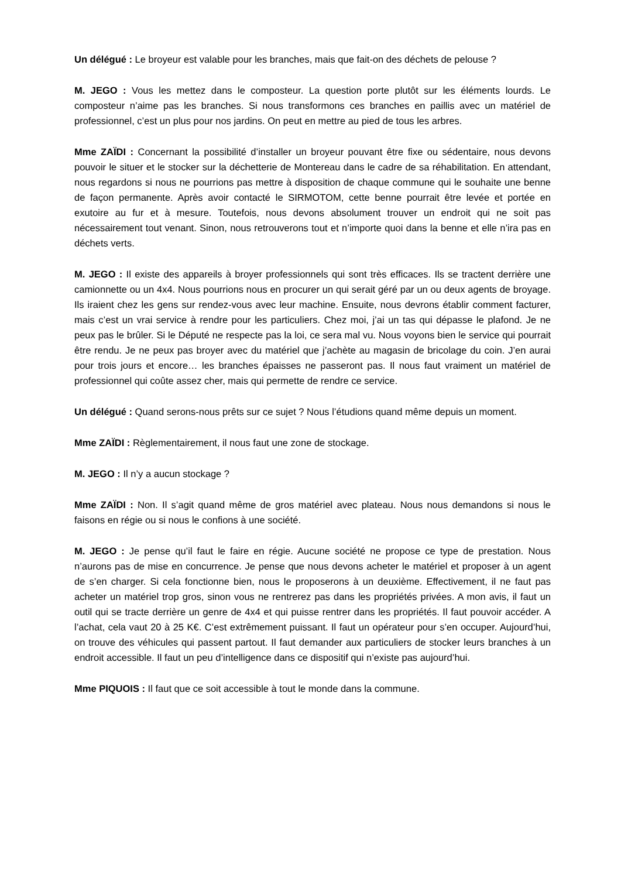Un délégué : Le broyeur est valable pour les branches, mais que fait-on des déchets de pelouse ?
M. JEGO : Vous les mettez dans le composteur. La question porte plutôt sur les éléments lourds. Le composteur n’aime pas les branches. Si nous transformons ces branches en paillis avec un matériel de professionnel, c’est un plus pour nos jardins. On peut en mettre au pied de tous les arbres.
Mme ZAÏDI : Concernant la possibilité d’installer un broyeur pouvant être fixe ou sédentaire, nous devons pouvoir le situer et le stocker sur la déchetterie de Montereau dans le cadre de sa réhabilitation. En attendant, nous regardons si nous ne pourrions pas mettre à disposition de chaque commune qui le souhaite une benne de façon permanente. Après avoir contacté le SIRMOTOM, cette benne pourrait être levée et portée en exutoire au fur et à mesure. Toutefois, nous devons absolument trouver un endroit qui ne soit pas nécessairement tout venant. Sinon, nous retrouverons tout et n’importe quoi dans la benne et elle n’ira pas en déchets verts.
M. JEGO : Il existe des appareils à broyer professionnels qui sont très efficaces. Ils se tractent derrière une camionnette ou un 4x4. Nous pourrions nous en procurer un qui serait géré par un ou deux agents de broyage. Ils iraient chez les gens sur rendez-vous avec leur machine. Ensuite, nous devrons établir comment facturer, mais c’est un vrai service à rendre pour les particuliers. Chez moi, j’ai un tas qui dépasse le plafond. Je ne peux pas le brûler. Si le Député ne respecte pas la loi, ce sera mal vu. Nous voyons bien le service qui pourrait être rendu. Je ne peux pas broyer avec du matériel que j’achète au magasin de bricolage du coin. J’en aurai pour trois jours et encore… les branches épaisses ne passeront pas. Il nous faut vraiment un matériel de professionnel qui coûte assez cher, mais qui permette de rendre ce service.
Un délégué : Quand serons-nous prêts sur ce sujet ? Nous l’étudions quand même depuis un moment.
Mme ZAÏDI : Règlementairement, il nous faut une zone de stockage.
M. JEGO : Il n’y a aucun stockage ?
Mme ZAÏDI : Non. Il s’agit quand même de gros matériel avec plateau. Nous nous demandons si nous le faisons en régie ou si nous le confions à une société.
M. JEGO : Je pense qu’il faut le faire en régie. Aucune société ne propose ce type de prestation. Nous n’aurons pas de mise en concurrence. Je pense que nous devons acheter le matériel et proposer à un agent de s’en charger. Si cela fonctionne bien, nous le proposerons à un deuxième. Effectivement, il ne faut pas acheter un matériel trop gros, sinon vous ne rentrerez pas dans les propriétés privées. A mon avis, il faut un outil qui se tracte derrière un genre de 4x4 et qui puisse rentrer dans les propriétés. Il faut pouvoir accéder. A l’achat, cela vaut 20 à 25 K€. C’est extrêmement puissant. Il faut un opérateur pour s’en occuper. Aujourd’hui, on trouve des véhicules qui passent partout. Il faut demander aux particuliers de stocker leurs branches à un endroit accessible. Il faut un peu d’intelligence dans ce dispositif qui n’existe pas aujourd’hui.
Mme PIQUOIS : Il faut que ce soit accessible à tout le monde dans la commune.